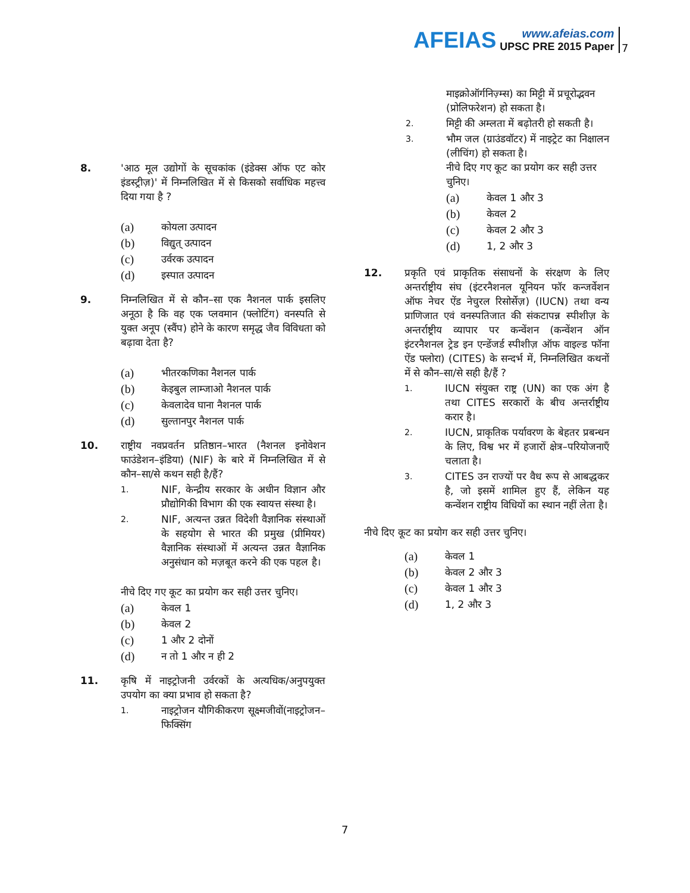AFEIAS
www.afeias.com UPSC PRE 2015 Paper
7
8. 'आठ मूल उद्योगों के सूचकांक (इंडेक्स ऑफ एट कोर इंडस्ट्रीज़)' में निम्नलिखित में से किसको सर्वाधिक महत्त्व दिया गया है ?
(a) कोयला उत्पादन
(b) विद्युत् उत्पादन
(c) उर्वरक उत्पादन
(d) इस्पात उत्पादन
9. निम्नलिखित में से कौन–सा एक नैशनल पार्क इसलिए अनूठा है कि वह एक प्लवमान (फ्लोटिंग) वनस्पति से युक्त अनूप (स्वैंप) होने के कारण समृद्ध जैव विविधता को बढ़ावा देता है?
(a) भीतरकणिका नैशनल पार्क
(b) केइबुल लाम्जाओ नैशनल पार्क
(c) केवलादेव घाना नैशनल पार्क
(d) सुल्तानपुर नैशनल पार्क
10. राष्ट्रीय नवप्रवर्तन प्रतिष्ठान–भारत (नैशनल इनोवेशन फाउंडेशन–इंडिया) (NIF) के बारे में निम्नलिखित में से कौन–सा/से कथन सही है/हैं?
1.
NIF, केन्द्रीय सरकार के अधीन विज्ञान और प्रौद्योगिकी विभाग की एक स्वायत्त संस्था है।
2.
NIF, अत्यन्त उन्नत विदेशी वैज्ञानिक संस्थाओं के सहयोग से भारत की प्रमुख (प्रीमियर) वैज्ञानिक संस्थाओं में अत्यन्त उन्नत वैज्ञानिक अनुसंधान को मज़बूत करने की एक पहल है।
नीचे दिए गए कूट का प्रयोग कर सही उत्तर चुनिए।
(a) केवल 1
(b) केवल 2
(c) 1 और 2 दोनों
(d) न तो 1 और न ही 2
11. कृषि में नाइट्रोजनी उर्वरकों के अत्यधिक/अनुपयुक्त उपयोग का क्या प्रभाव हो सकता है?
1.
नाइट्रोजन यौगिकीकरण सूक्ष्मजीवों(नाइट्रोजन–फिक्सिंग
माइक्रोऑर्गनिज़्म्स) का मिट्टी में प्रचूरोद्भवन (प्रोलिफरेशन) हो सकता है।
2.
मिट्टी की अम्लता में बढ़ोतरी हो सकती है।
3.
भौम जल (ग्राउंडवॉटर) में नाइट्रेट का निक्षालन (लीचिंग) हो सकता है।
नीचे दिए गए कूट का प्रयोग कर सही उत्तर चुनिए।
(a) केवल 1 और 3
(b) केवल 2
(c) केवल 2 और 3
(d) 1, 2 और 3
12. प्रकृति एवं प्राकृतिक संसाधनों के संरक्षण के लिए अन्तर्राष्ट्रीय संघ (इंटरनैशनल यूनियन फॉर कन्जर्वेशन ऑफ नेचर ऐंड नेचुरल रिसोर्सेज़) (IUCN) तथा वन्य प्राणिजात एवं वनस्पतिजात की संकटापन्न स्पीशीज़ के अन्तर्राष्ट्रीय व्यापार पर कन्वेंशन (कन्वेंशन ऑन इंटरनैशनल ट्रेड इन एन्डेंजर्ड स्पीशीज़ ऑफ वाइल्ड फॉना ऐंड फ्लोरा) (CITES) के सन्दर्भ में, निम्नलिखित कथनों में से कौन–सा/से सही है/हैं ?
1.
IUCN संयुक्त राष्ट्र (UN) का एक अंग है तथा CITES सरकारों के बीच अन्तर्राष्ट्रीय करार है।
2.
IUCN, प्राकृतिक पर्यावरण के बेहतर प्रबन्धन के लिए, विश्व भर में हजारों क्षेत्र–परियोजनाएँ चलाता है।
3.
CITES उन राज्यों पर वैध रूप से आबद्धकर है, जो इसमें शामिल हुए हैं, लेकिन यह कन्वेंशन राष्ट्रीय विधियों का स्थान नहीं लेता है।
नीचे दिए कूट का प्रयोग कर सही उत्तर चुनिए।
(a) केवल 1
(b) केवल 2 और 3
(c) केवल 1 और 3
(d) 1, 2 और 3
7